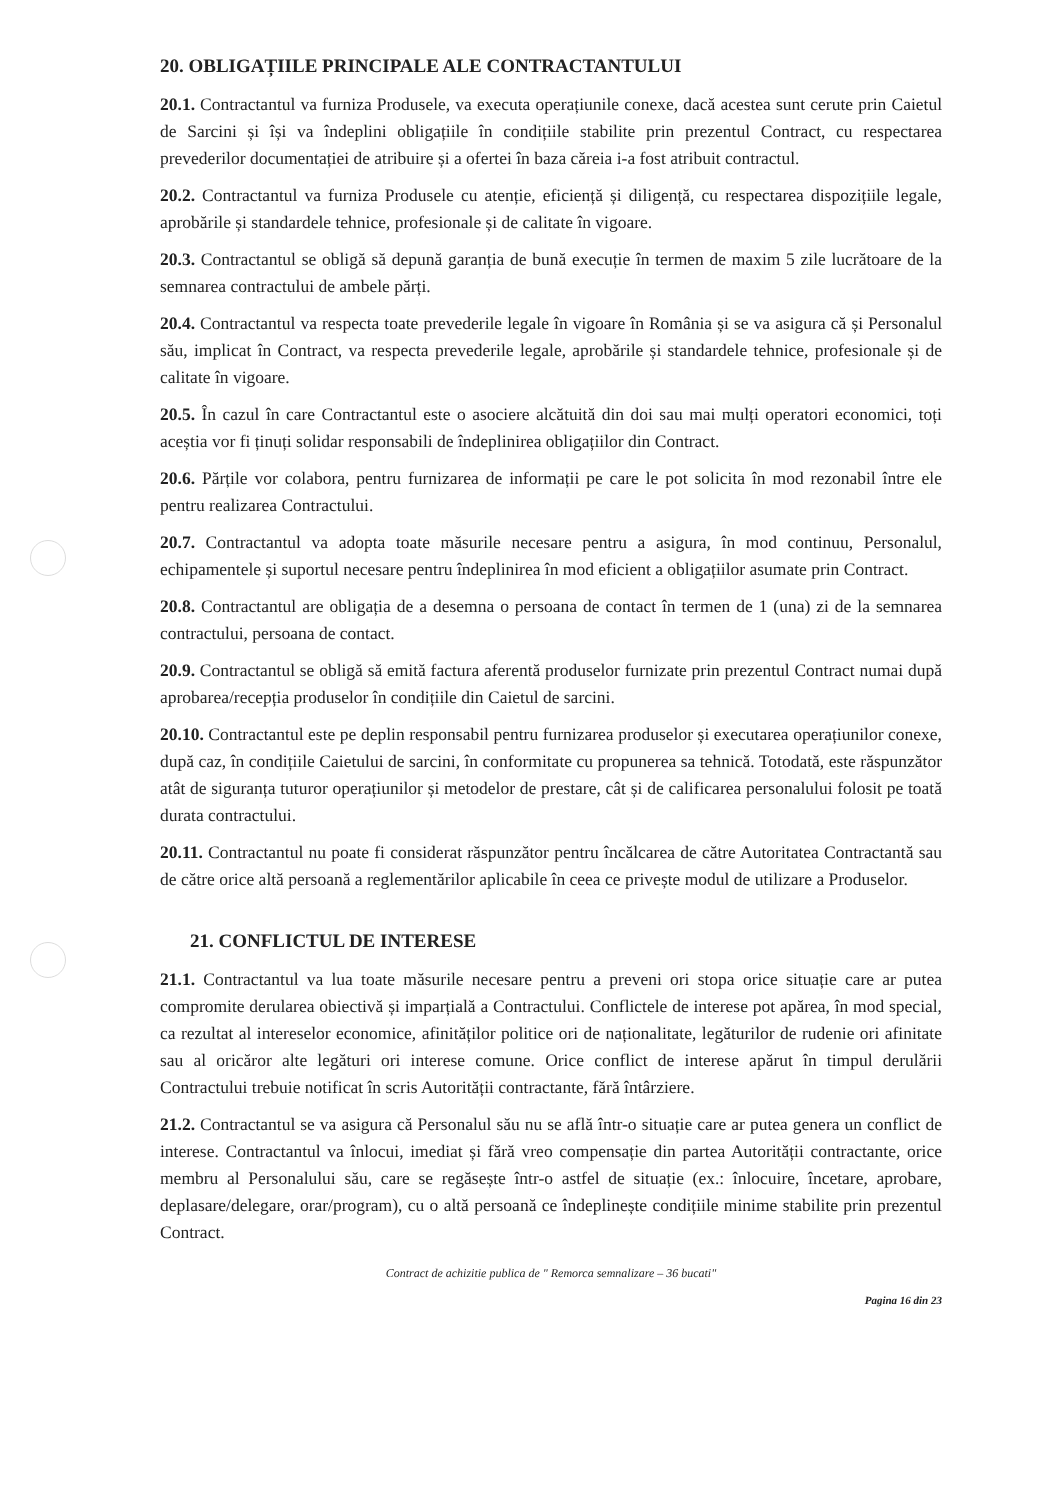20. OBLIGAȚIILE PRINCIPALE ALE CONTRACTANTULUI
20.1. Contractantul va furniza Produsele, va executa operațiunile conexe, dacă acestea sunt cerute prin Caietul de Sarcini și își va îndeplini obligațiile în condițiile stabilite prin prezentul Contract, cu respectarea prevederilor documentației de atribuire și a ofertei în baza căreia i-a fost atribuit contractul.
20.2. Contractantul va furniza Produsele cu atenție, eficiență și diligență, cu respectarea dispozițiile legale, aprobările și standardele tehnice, profesionale și de calitate în vigoare.
20.3. Contractantul se obligă să depună garanția de bună execuție în termen de maxim 5 zile lucrătoare de la semnarea contractului de ambele părți.
20.4. Contractantul va respecta toate prevederile legale în vigoare în România și se va asigura că și Personalul său, implicat în Contract, va respecta prevederile legale, aprobările și standardele tehnice, profesionale și de calitate în vigoare.
20.5. În cazul în care Contractantul este o asociere alcătuită din doi sau mai mulți operatori economici, toți aceștia vor fi ținuți solidar responsabili de îndeplinirea obligațiilor din Contract.
20.6. Părțile vor colabora, pentru furnizarea de informații pe care le pot solicita în mod rezonabil între ele pentru realizarea Contractului.
20.7. Contractantul va adopta toate măsurile necesare pentru a asigura, în mod continuu, Personalul, echipamentele și suportul necesare pentru îndeplinirea în mod eficient a obligațiilor asumate prin Contract.
20.8. Contractantul are obligația de a desemna o persoana de contact în termen de 1 (una) zi de la semnarea contractului, persoana de contact.
20.9. Contractantul se obligă să emită factura aferentă produselor furnizate prin prezentul Contract numai după aprobarea/recepția produselor în condițiile din Caietul de sarcini.
20.10. Contractantul este pe deplin responsabil pentru furnizarea produselor și executarea operațiunilor conexe, după caz, în condițiile Caietului de sarcini, în conformitate cu propunerea sa tehnică. Totodată, este răspunzător atât de siguranța tuturor operațiunilor și metodelor de prestare, cât și de calificarea personalului folosit pe toată durata contractului.
20.11. Contractantul nu poate fi considerat răspunzător pentru încălcarea de către Autoritatea Contractantă sau de către orice altă persoană a reglementărilor aplicabile în ceea ce privește modul de utilizare a Produselor.
21. CONFLICTUL DE INTERESE
21.1. Contractantul va lua toate măsurile necesare pentru a preveni ori stopa orice situație care ar putea compromite derularea obiectivă și imparțială a Contractului. Conflictele de interese pot apărea, în mod special, ca rezultat al intereselor economice, afinităților politice ori de naționalitate, legăturilor de rudenie ori afinitate sau al oricăror alte legături ori interese comune. Orice conflict de interese apărut în timpul derulării Contractului trebuie notificat în scris Autorității contractante, fără întârziere.
21.2. Contractantul se va asigura că Personalul său nu se află într-o situație care ar putea genera un conflict de interese. Contractantul va înlocui, imediat și fără vreo compensație din partea Autorității contractante, orice membru al Personalului său, care se regăsește într-o astfel de situație (ex.: înlocuire, încetare, aprobare, deplasare/delegare, orar/program), cu o altă persoană ce îndeplinește condițiile minime stabilite prin prezentul Contract.
Contract de achizitie publica de " Remorca semnalizare – 36 bucati"
Pagina 16 din 23